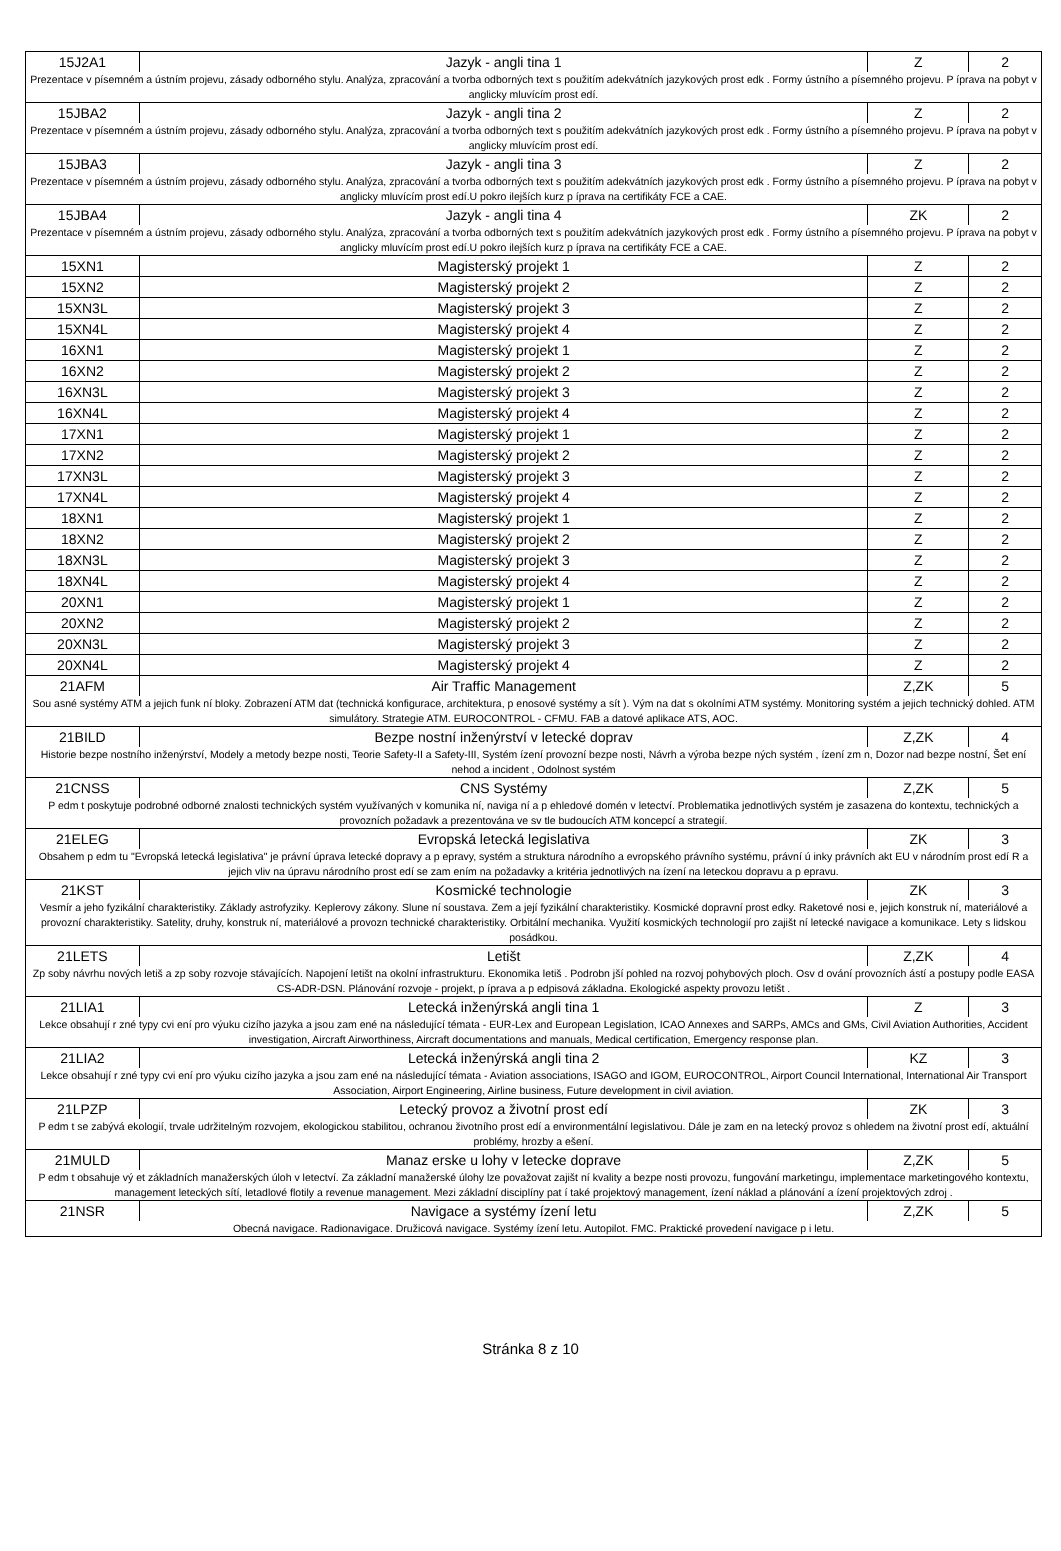| 15J2A1 | Jazyk - angli tina 1 | Z | 2 |
| Prezentace v písemném a ústním projevu, zásady odborného stylu. Analýza, zpracování a tvorba odborných text s použitím adekvátních jazykových prost edk . Formy ústního a písemného projevu. P íprava na pobyt v anglicky mluvícím prost edí. | | | |
| 15JBA2 | Jazyk - angli tina 2 | Z | 2 |
| Prezentace v písemném a ústním projevu, zásady odborného stylu. Analýza, zpracování a tvorba odborných text s použitím adekvátních jazykových prost edk . Formy ústního a písemného projevu. P íprava na pobyt v anglicky mluvícím prost edí. | | | |
| 15JBA3 | Jazyk - angli tina 3 | Z | 2 |
| Prezentace v písemném a ústním projevu, zásady odborného stylu. Analýza, zpracování a tvorba odborných text s použitím adekvátních jazykových prost edk . Formy ústního a písemného projevu. P íprava na pobyt v anglicky mluvícím prost edí.U pokro ilejších kurz p íprava na certifikáty FCE a CAE. | | | |
| 15JBA4 | Jazyk - angli tina 4 | ZK | 2 |
| Prezentace v písemném a ústním projevu, zásady odborného stylu. Analýza, zpracování a tvorba odborných text s použitím adekvátních jazykových prost edk . Formy ústního a písemného projevu. P íprava na pobyt v anglicky mluvícím prost edí.U pokro ilejších kurz p íprava na certifikáty FCE a CAE. | | | |
| 15XN1 | Magisterský projekt 1 | Z | 2 |
| 15XN2 | Magisterský projekt 2 | Z | 2 |
| 15XN3L | Magisterský projekt 3 | Z | 2 |
| 15XN4L | Magisterský projekt 4 | Z | 2 |
| 16XN1 | Magisterský projekt 1 | Z | 2 |
| 16XN2 | Magisterský projekt 2 | Z | 2 |
| 16XN3L | Magisterský projekt 3 | Z | 2 |
| 16XN4L | Magisterský projekt 4 | Z | 2 |
| 17XN1 | Magisterský projekt 1 | Z | 2 |
| 17XN2 | Magisterský projekt 2 | Z | 2 |
| 17XN3L | Magisterský projekt 3 | Z | 2 |
| 17XN4L | Magisterský projekt 4 | Z | 2 |
| 18XN1 | Magisterský projekt 1 | Z | 2 |
| 18XN2 | Magisterský projekt 2 | Z | 2 |
| 18XN3L | Magisterský projekt 3 | Z | 2 |
| 18XN4L | Magisterský projekt 4 | Z | 2 |
| 20XN1 | Magisterský projekt 1 | Z | 2 |
| 20XN2 | Magisterský projekt 2 | Z | 2 |
| 20XN3L | Magisterský projekt 3 | Z | 2 |
| 20XN4L | Magisterský projekt 4 | Z | 2 |
| 21AFM | Air Traffic Management | Z,ZK | 5 |
| Sou asné systémy ATM a jejich funk ní bloky. Zobrazení ATM dat (technická konfigurace, architektura, p enosové systémy a sít ). Vým na dat s okolními ATM systémy. Monitoring systém a jejich technický dohled. ATM simulátory. Strategie ATM. EUROCONTROL - CFMU. FAB a datové aplikace ATS, AOC. | | | |
| 21BILD | Bezpe nostní inženýrství v letecké doprav | Z,ZK | 4 |
| Historie bezpe nostního inženýrství, Modely a metody bezpe nosti, Teorie Safety-II a Safety-III, Systém ízení provozní bezpe nosti, Návrh a výroba bezpe ných systém , ízení zm n, Dozor nad bezpe nostní, Šet ení nehod a incident , Odolnost systém | | | |
| 21CNSS | CNS Systémy | Z,ZK | 5 |
| P edm t poskytuje podrobné odborné znalosti technických systém využívaných v komunika ní, naviga ní a p ehledové domén v letectví. Problematika jednotlivých systém je zasazena do kontextu, technických a provozních požadavk a prezentována ve sv tle budoucích ATM koncepcí a strategií. | | | |
| 21ELEG | Evropská letecká legislativa | ZK | 3 |
| Obsahem p edm tu "Evropská letecká legislativa" je právní úprava letecké dopravy a p epravy, systém a struktura národního a evropského právního systému, právní ú inky právních akt EU v národním prost edí R a jejich vliv na úpravu národního prost edí se zam ením na požadavky a kritéria jednotlivých na ízení na leteckou dopravu a p epravu. | | | |
| 21KST | Kosmické technologie | ZK | 3 |
| Vesmír a jeho fyzikální charakteristiky. Základy astrofyziky. Keplerovy zákony. Slune ní soustava. Zem a její fyzikální charakteristiky. Kosmické dopravní prost edky. Raketové nosi e, jejich konstruk ní, materiálové a provozní charakteristiky. Satelity, druhy, konstruk ní, materiálové a provozn technické charakteristiky. Orbitální mechanika. Využití kosmických technologií pro zajišt ní letecké navigace a komunikace. Lety s lidskou posádkou. | | | |
| 21LETS | Letišt | Z,ZK | 4 |
| Zp soby návrhu nových letiš a zp soby rozvoje stávajících. Napojení letišt na okolní infrastrukturu. Ekonomika letiš . Podrobn jší pohled na rozvoj pohybových ploch. Osv d ování provozních ástí a postupy podle EASA CS-ADR-DSN. Plánování rozvoje - projekt, p íprava a p edpisová základna. Ekologické aspekty provozu letišt . | | | |
| 21LIA1 | Letecká inženýrská angli tina 1 | Z | 3 |
| Lekce obsahují r zné typy cvi ení pro výuku cizího jazyka a jsou zam ené na následující témata - EUR-Lex and European Legislation, ICAO Annexes and SARPs, AMCs and GMs, Civil Aviation Authorities, Accident investigation, Aircraft Airworthiness, Aircraft documentations and manuals, Medical certification, Emergency response plan. | | | |
| 21LIA2 | Letecká inženýrská angli tina 2 | KZ | 3 |
| Lekce obsahují r zné typy cvi ení pro výuku cizího jazyka a jsou zam ené na následující témata - Aviation associations, ISAGO and IGOM, EUROCONTROL, Airport Council International, International Air Transport Association, Airport Engineering, Airline business, Future development in civil aviation. | | | |
| 21LPZP | Letecký provoz a životní prost edí | ZK | 3 |
| P edm t se zabývá ekologií, trvale udržitelným rozvojem, ekologickou stabilitou, ochranou životního prost edí a environmentální legislativou. Dále je zam en na letecký provoz s ohledem na životní prost edí, aktuální problémy, hrozby a ešení. | | | |
| 21MULD | Manaz erske u lohy v letecke doprave | Z,ZK | 5 |
| P edm t obsahuje vý et základních manažerských úloh v letectví. Za základní manažerské úlohy lze považovat zajišt ní kvality a bezpe nosti provozu, fungování marketingu, implementace marketingového kontextu, management leteckých sítí, letadlové flotily a revenue management. Mezi základní disciplíny pat í také projektový management, ízení náklad a plánování a ízení projektových zdroj . | | | |
| 21NSR | Navigace a systémy ízení letu | Z,ZK | 5 |
| Obecná navigace. Radionavigace. Družicová navigace. Systémy ízení letu. Autopilot. FMC. Praktické provedení navigace p i letu. | | | |
Stránka 8 z 10